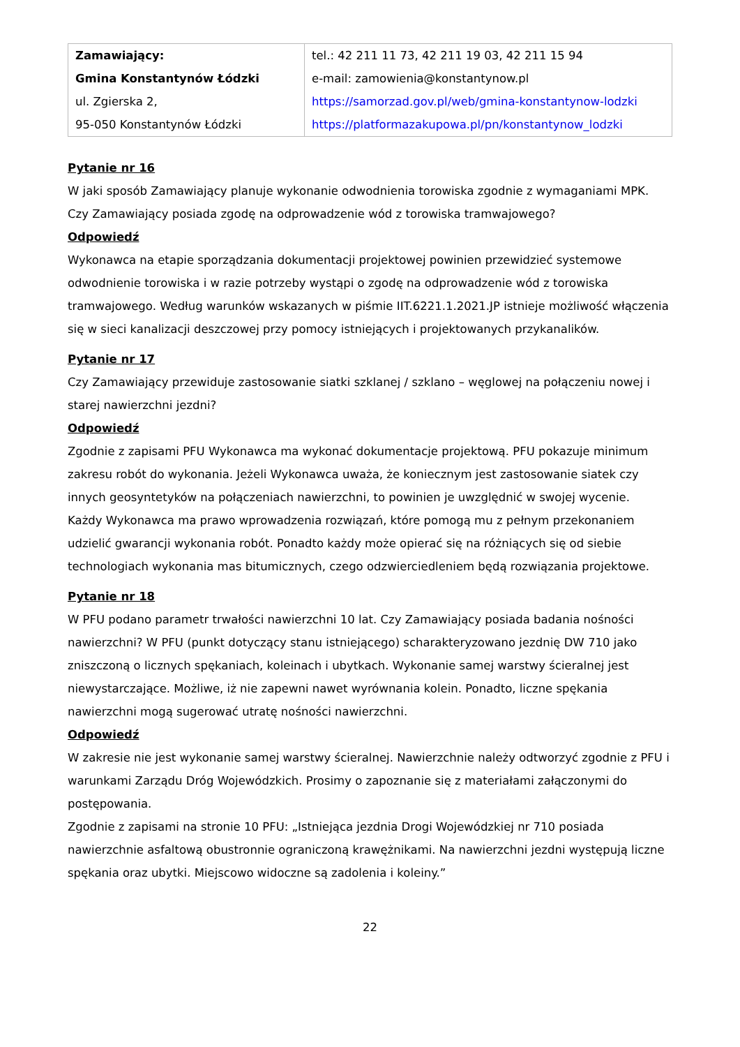| Zamawiający: Gmina Konstantynów Łódzki ul. Zgierska 2, 95-050 Konstantynów Łódzki | tel.: 42 211 11 73, 42 211 19 03, 42 211 15 94 e-mail: zamowienia@konstantynow.pl https://samorzad.gov.pl/web/gmina-konstantynow-lodzki https://platformazakupowa.pl/pn/konstantynow_lodzki |
Pytanie nr 16
W jaki sposób Zamawiający planuje wykonanie odwodnienia torowiska zgodnie z wymaganiami MPK. Czy Zamawiający posiada zgodę na odprowadzenie wód z torowiska tramwajowego?
Odpowiedź
Wykonawca na etapie sporządzania dokumentacji projektowej powinien przewidzieć systemowe odwodnienie torowiska i w razie potrzeby wystąpi o zgodę na odprowadzenie wód z torowiska tramwajowego. Według warunków wskazanych w piśmie IIT.6221.1.2021.JP istnieje możliwość włączenia się w sieci kanalizacji deszczowej przy pomocy istniejących i projektowanych przykanalików.
Pytanie nr 17
Czy Zamawiający przewiduje zastosowanie siatki szklanej / szklano – węglowej na połączeniu nowej i starej nawierzchni jezdni?
Odpowiedź
Zgodnie z zapisami PFU Wykonawca ma wykonać dokumentacje projektową. PFU pokazuje minimum zakresu robót do wykonania. Jeżeli Wykonawca uważa, że koniecznym jest zastosowanie siatek czy innych geosyntetyków na połączeniach nawierzchni, to powinien je uwzględnić w swojej wycenie.
Każdy Wykonawca ma prawo wprowadzenia rozwiązań, które pomogą mu z pełnym przekonaniem udzielić gwarancji wykonania robót. Ponadto każdy może opierać się na różniących się od siebie technologiach wykonania mas bitumicznych, czego odzwierciedleniem będą rozwiązania projektowe.
Pytanie nr 18
W PFU podano parametr trwałości nawierzchni 10 lat. Czy Zamawiający posiada badania nośności nawierzchni? W PFU (punkt dotyczący stanu istniejącego) scharakteryzowano jezdnię DW 710 jako zniszczoną o licznych spękaniach, koleinach i ubytkach. Wykonanie samej warstwy ścieralnej jest niewystarczające. Możliwe, iż nie zapewni nawet wyrównania kolein. Ponadto, liczne spękania nawierzchni mogą sugerować utratę nośności nawierzchni.
Odpowiedź
W zakresie nie jest wykonanie samej warstwy ścieralnej. Nawierzchnie należy odtworzyć zgodnie z PFU i warunkami Zarządu Dróg Wojewódzkich. Prosimy o zapoznanie się z materiałami załączonymi do postępowania.
Zgodnie z zapisami na stronie 10 PFU: „Istniejąca jezdnia Drogi Wojewódzkiej nr 710 posiada nawierzchnie asfaltową obustronnie ograniczoną krawężnikami. Na nawierzchni jezdni występują liczne spękania oraz ubytki. Miejscowo widoczne są zadolenia i koleiny.”
22